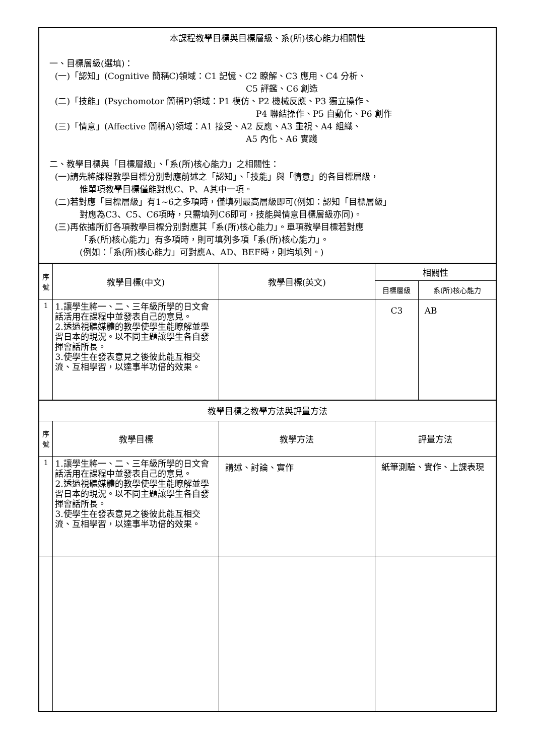| 本課程教學目標與目標層級、系(所)核心能力相關性 一、目標層級(選填)： (一)「認知」(Cognitive 簡稱C)領域：C1 記憶、C2 瞭解、C3 應用、C4 分析、 C5 評鑑、C6 創造 (二)「技能」(Psychomotor 簡稱P)領域：P1 模仿、P2 機械反應、P3 獨立操作、 P4 聯結操作、P5 自動化、P6 創作 (三)「情意」(Affective 簡稱A)領域：A1 接受、A2 反應、A3 重視、A4 組織、 A5 內化、A6 實踐 二、教學目標與「目標層級」、「系(所)核心能力」之相關性： (一)請先將課程教學目標分別對應前述之「認知」、「技能」與「情意」的各目標層級， 惟單項教學目標僅能對應C、P、A其中一項。 (二)若對應「目標層級」有1~6之多項時，僅填列最高層級即可(例如：認知「目標層級」 對應為C3、C5、C6項時，只需填列C6即可，技能與情意目標層級亦同)。 (三)再依據所訂各項教學目標分別對應其「系(所)核心能力」。單項教學目標若對應 「系(所)核心能力」有多項時，則可填列多項「系(所)核心能力」。 (例如：「系(所)核心能力」可對應A、AD、BEF時，則均填列。) | | | | |
| 序號 | 教學目標(中文) | 教學目標(英文) | 相關性 | |
| | | | 目標層級 | 系(所)核心能力 |
| 1 | 1.讓學生將一、二、三年級所學的日文會話活用在課程中並發表自己的意見。 2.透過視聽媒體的教學使學生能瞭解並學習日本的現況。以不同主題讓學生各自發揮會話所長。 3.使學生在發表意見之後彼此能互相交流、互相學習，以達事半功倍的效果。 | | C3 | AB |
| 教學目標之教學方法與評量方法 | | | | |
| 序號 | 教學目標 | 教學方法 | 評量方法 | |
| 1 | 1.讓學生將一、二、三年級所學的日文會話活用在課程中並發表自己的意見。 2.透過視聽媒體的教學使學生能瞭解並學習日本的現況。以不同主題讓學生各自發揮會話所長。 3.使學生在發表意見之後彼此能互相交流、互相學習，以達事半功倍的效果。 | 講述、討論、實作 | 紙筆測驗、實作、上課表現 | |